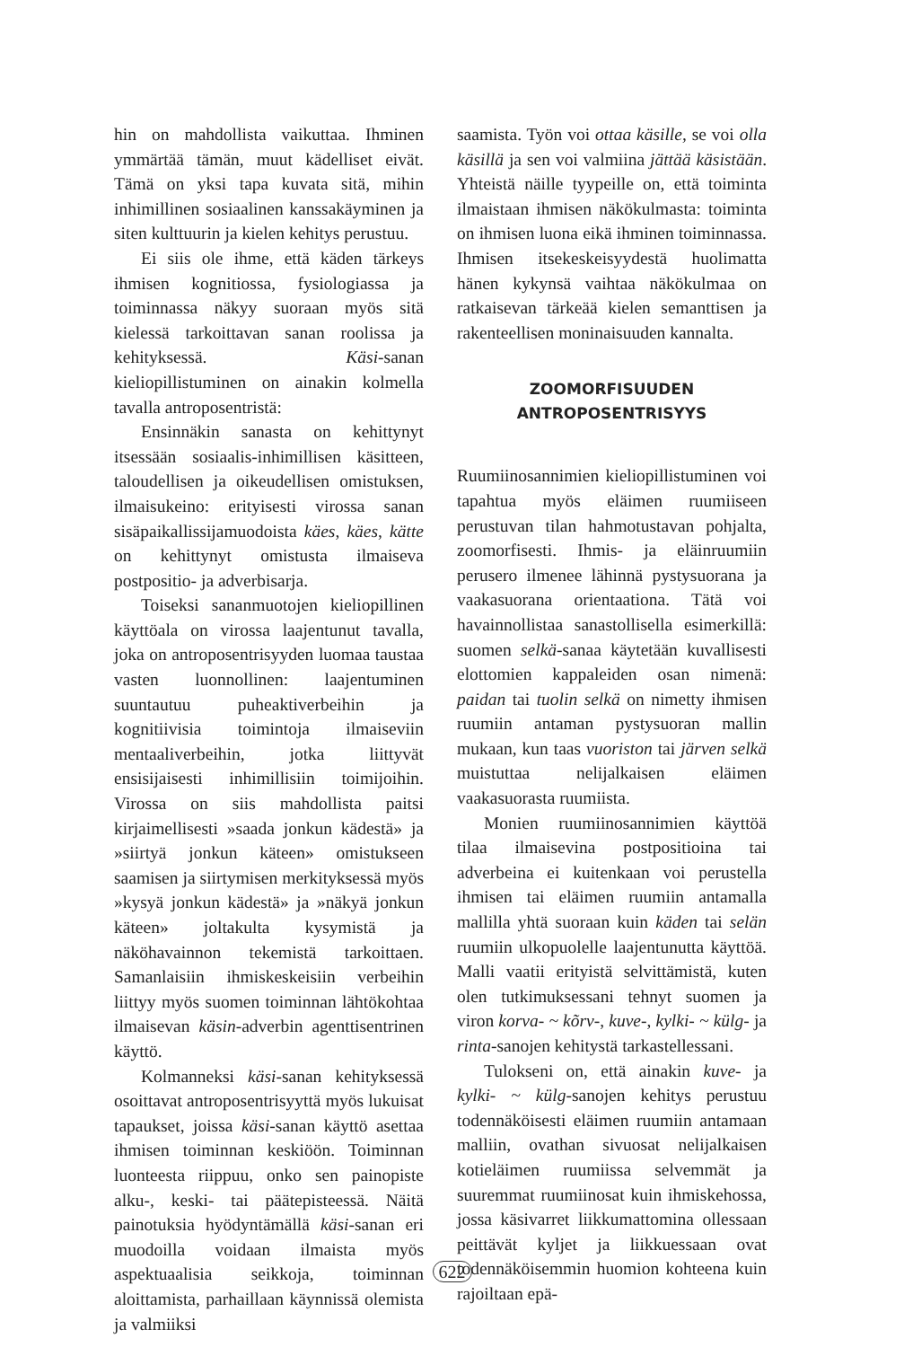hin on mahdollista vaikuttaa. Ihminen ymmärtää tämän, muut kädelliset eivät. Tämä on yksi tapa kuvata sitä, mihin inhimillinen sosiaalinen kanssakäyminen ja siten kulttuurin ja kielen kehitys perustuu.
Ei siis ole ihme, että käden tärkeys ihmisen kognitiossa, fysiologiassa ja toiminnassa näkyy suoraan myös sitä kielessä tarkoittavan sanan roolissa ja kehityksessä. Käsi-sanan kieliopillistuminen on ainakin kolmella tavalla antroposentristä:
Ensinnäkin sanasta on kehittynyt itsessään sosiaalis-inhimillisen käsitteen, taloudellisen ja oikeudellisen omistuksen, ilmaisukeino: erityisesti virossa sanan sisäpaikallissijamuodoista käes, käes, kätte on kehittynyt omistusta ilmaiseva postpositio- ja adverbisarja.
Toiseksi sananmuotojen kieliopillinen käyttöala on virossa laajentunut tavalla, joka on antroposentrisyyden luomaa taustaa vasten luonnollinen: laajentuminen suuntautuu puheaktiverbeihin ja kognitiivisia toimintoja ilmaiseviin mentaaliverbeihin, jotka liittyvät ensisijaisesti inhimillisiin toimijoihin. Virossa on siis mahdollista paitsi kirjaimellisesti »saada jonkun kädestä» ja »siirtyä jonkun käteen» omistukseen saamisen ja siirtymisen merkityksessä myös »kysyä jonkun kädestä» ja »näkyä jonkun käteen» joltakulta kysymistä ja näköhavainnon tekemistä tarkoittaen. Samanlaisiin ihmiskeskeisiin verbeihin liittyy myös suomen toiminnan lähtökohtaa ilmaisevan käsin-adverbin agenttisentrinen käyttö.
Kolmanneksi käsi-sanan kehityksessä osoittavat antroposentrisyyttä myös lukuisat tapaukset, joissa käsi-sanan käyttö asettaa ihmisen toiminnan keskiöön. Toiminnan luonteesta riippuu, onko sen painopiste alku-, keski- tai päätepisteessä. Näitä painotuksia hyödyntämällä käsi-sanan eri muodoilla voidaan ilmaista myös aspektuaalisia seikkoja, toiminnan aloittamista, parhaillaan käynnissä olemista ja valmiiksi
saamista. Työn voi ottaa käsille, se voi olla käsillä ja sen voi valmiina jättää käsistään. Yhteistä näille tyypeille on, että toiminta ilmaistaan ihmisen näkökulmasta: toiminta on ihmisen luona eikä ihminen toiminnassa. Ihmisen itsekeskeisyydestä huolimatta hänen kykynsä vaihtaa näkökulmaa on ratkaisevan tärkeää kielen semanttisen ja rakenteellisen moninaisuuden kannalta.
ZOOMORFISUUDEN
ANTROPOSENTRISYYS
Ruumiinosannimien kieliopillistuminen voi tapahtua myös eläimen ruumiiseen perustuvan tilan hahmotustavan pohjalta, zoomorfisesti. Ihmis- ja eläinruumiin perusero ilmenee lähinnä pystysuorana ja vaakasuorana orientaationa. Tätä voi havainnollistaa sanastollisella esimerkillä: suomen selkä-sanaa käytetään kuvallisesti elottomien kappaleiden osan nimenä: paidan tai tuolin selkä on nimetty ihmisen ruumiin antaman pystysuoran mallin mukaan, kun taas vuoriston tai järven selkä muistuttaa nelijalkaisen eläimen vaakasuorasta ruumiista.
Monien ruumiinosannimien käyttöä tilaa ilmaisevina postpositioina tai adverbeina ei kuitenkaan voi perustella ihmisen tai eläimen ruumiin antamalla mallilla yhtä suoraan kuin käden tai selän ruumiin ulkopuolelle laajentunutta käyttöä. Malli vaatii erityistä selvittämistä, kuten olen tutkimuksessani tehnyt suomen ja viron korva- ~ kõrv-, kuve-, kylki- ~ külg- ja rinta-sanojen kehitystä tarkastellessani.
Tulokseni on, että ainakin kuve- ja kylki- ~ külg-sanojen kehitys perustuu todennäköisesti eläimen ruumiin antamaan malliin, ovathan sivuosat nelijalkaisen kotieläimen ruumiissa selvemmät ja suuremmat ruumiinosat kuin ihmiskehossa, jossa käsivarret liikkumattomina ollessaan peittävät kyljet ja liikkuessaan ovat todennäköisemmin huomion kohteena kuin rajoiltaan epä-
622